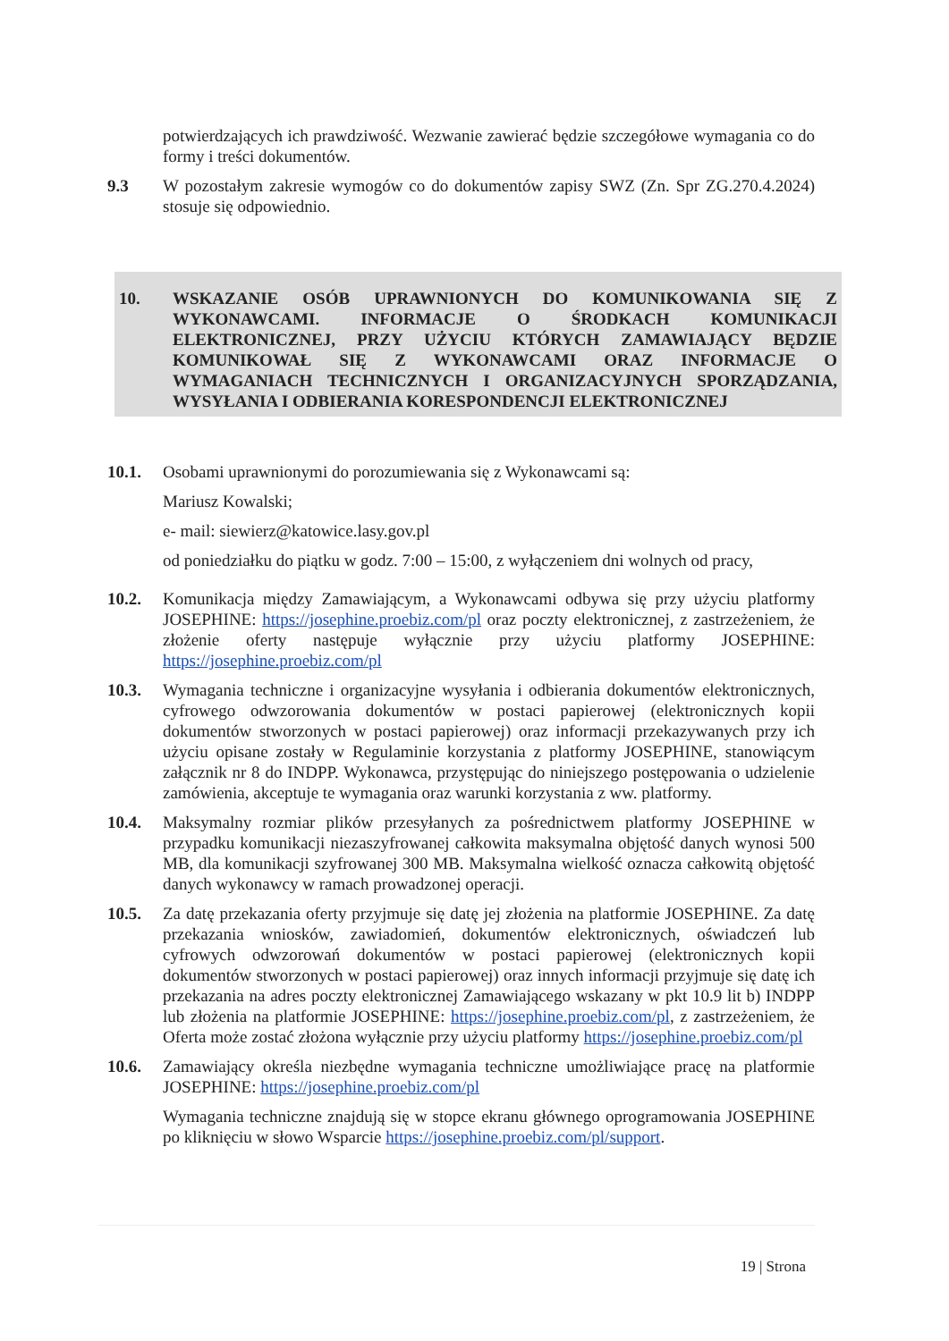potwierdzających ich prawdziwość. Wezwanie zawierać będzie szczegółowe wymagania co do formy i treści dokumentów.
9.3 W pozostałym zakresie wymogów co do dokumentów zapisy SWZ (Zn. Spr ZG.270.4.2024) stosuje się odpowiednio.
10. WSKAZANIE OSÓB UPRAWNIONYCH DO KOMUNIKOWANIA SIĘ Z WYKONAWCAMI. INFORMACJE O ŚRODKACH KOMUNIKACJI ELEKTRONICZNEJ, PRZY UŻYCIU KTÓRYCH ZAMAWIAJĄCY BĘDZIE KOMUNIKOWAŁ SIĘ Z WYKONAWCAMI ORAZ INFORMACJE O WYMAGANIACH TECHNICZNYCH I ORGANIZACYJNYCH SPORZĄDZANIA, WYSYŁANIA I ODBIERANIA KORESPONDENCJI ELEKTRONICZNEJ
10.1. Osobami uprawnionymi do porozumiewania się z Wykonawcami są:
Mariusz Kowalski;
e- mail: siewierz@katowice.lasy.gov.pl
od poniedziałku do piątku w godz. 7:00 – 15:00, z wyłączeniem dni wolnych od pracy,
10.2. Komunikacja między Zamawiającym, a Wykonawcami odbywa się przy użyciu platformy JOSEPHINE: https://josephine.proebiz.com/pl oraz poczty elektronicznej, z zastrzeżeniem, że złożenie oferty następuje wyłącznie przy użyciu platformy JOSEPHINE: https://josephine.proebiz.com/pl
10.3. Wymagania techniczne i organizacyjne wysyłania i odbierania dokumentów elektronicznych, cyfrowego odwzorowania dokumentów w postaci papierowej (elektronicznych kopii dokumentów stworzonych w postaci papierowej) oraz informacji przekazywanych przy ich użyciu opisane zostały w Regulaminie korzystania z platformy JOSEPHINE, stanowiącym załącznik nr 8 do INDPP. Wykonawca, przystępując do niniejszego postępowania o udzielenie zamówienia, akceptuje te wymagania oraz warunki korzystania z ww. platformy.
10.4. Maksymalny rozmiar plików przesyłanych za pośrednictwem platformy JOSEPHINE w przypadku komunikacji niezaszyfrowanej całkowita maksymalna objętość danych wynosi 500 MB, dla komunikacji szyfrowanej 300 MB. Maksymalna wielkość oznacza całkowitą objętość danych wykonawcy w ramach prowadzonej operacji.
10.5. Za datę przekazania oferty przyjmuje się datę jej złożenia na platformie JOSEPHINE. Za datę przekazania wniosków, zawiadomień, dokumentów elektronicznych, oświadczeń lub cyfrowych odwzorowań dokumentów w postaci papierowej (elektronicznych kopii dokumentów stworzonych w postaci papierowej) oraz innych informacji przyjmuje się datę ich przekazania na adres poczty elektronicznej Zamawiającego wskazany w pkt 10.9 lit b) INDPP lub złożenia na platformie JOSEPHINE: https://josephine.proebiz.com/pl, z zastrzeżeniem, że Oferta może zostać złożona wyłącznie przy użyciu platformy https://josephine.proebiz.com/pl
10.6. Zamawiający określa niezbędne wymagania techniczne umożliwiające pracę na platformie JOSEPHINE: https://josephine.proebiz.com/pl
Wymagania techniczne znajdują się w stopce ekranu głównego oprogramowania JOSEPHINE po kliknięciu w słowo Wsparcie https://josephine.proebiz.com/pl/support.
19 | Strona